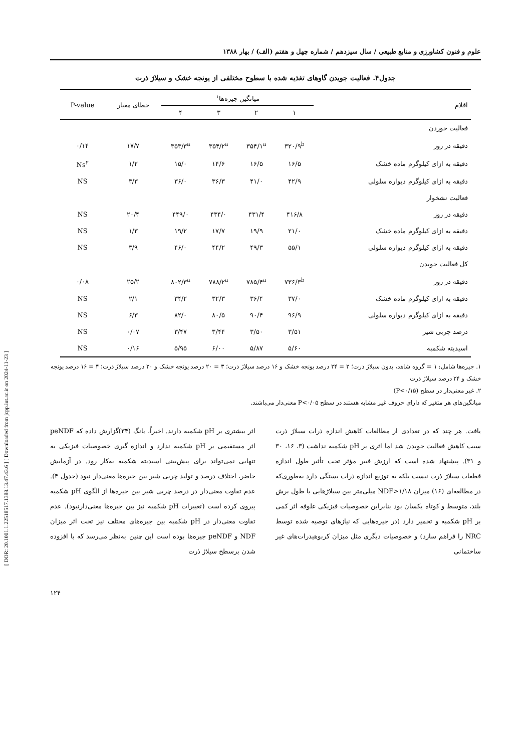[ DOR: 20.1001.1.22518517.1388.13.47.43.6 ] [ Downloaded from jcpp.iut.ac.ir on 2024-11-23 ]
علوم و فنون کشاورزی و منابع طبیعی / سال سیزدهم / شماره چهل و هفتم (الف) / بهار ۱۳۸۸
جدول۴. فعالیت جویدن گاوهای تغذیه شده با سطوح مختلفی از یونجه خشک و سیلاژ ذرت
| اقلام | میانگین جیره‌ها<sup>۱</sup> | | | | خطای معیار | P-value |
| --- | --- | --- | --- | --- | --- | --- |
| | ۱ | ۲ | ۳ | ۴ | | |
| فعالیت خوردن | | | | | | |
| دقیقه در روز | ۳۲۰/۹<sup>b</sup> | ۳۵۴/۱<sup>a</sup> | ۳۵۴/۲<sup>a</sup> | ۳۵۳/۳<sup>a</sup> | ۱۷/۷ | ۰/۱۴ |
| دقیقه به ازای کیلوگرم ماده خشک | ۱۶/۵ | ۱۶/۵ | ۱۴/۶ | ۱۵/۰ | ۱/۲ | Ns<sup>۲</sup> |
| دقیقه به ازای کیلوگرم دیواره سلولی | ۴۲/۹ | ۴۱/۰ | ۳۶/۳ | ۳۶/۰ | ۳/۳ | NS |
| فعالیت نشخوار | | | | | | |
| دقیقه در روز | ۴۱۶/۸ | ۴۳۱/۴ | ۴۳۴/۰ | ۴۴۹/۰ | ۲۰/۴ | NS |
| دقیقه به ازای کیلوگرم ماده خشک | ۲۱/۰ | ۱۹/۹ | ۱۷/۷ | ۱۹/۲ | ۱/۳ | NS |
| دقیقه به ازای کیلوگرم دیواره سلولی | ۵۵/۱ | ۴۹/۳ | ۴۴/۲ | ۴۶/۰ | ۳/۹ | NS |
| کل فعالیت جویدن | | | | | | |
| دقیقه در روز | ۷۳۶/۳<sup>b</sup> | ۷۸۵/۴<sup>a</sup> | ۷۸۸/۲<sup>a</sup> | ۸۰۲/۳<sup>a</sup> | ۲۵/۲ | ۰/۰۸ |
| دقیقه به ازای کیلوگرم ماده خشک | ۳۷/۰ | ۳۶/۴ | ۳۲/۳ | ۳۴/۲ | ۲/۱ | NS |
| دقیقه به ازای کیلوگرم دیواره سلولی | ۹۶/۹ | ۹۰/۴ | ۸۰/۵ | ۸۲/۰ | ۶/۳ | NS |
| درصد چربی شیر | ۳/۵۱ | ۳/۵۰ | ۳/۴۴ | ۳/۴۷ | ۰/۰۷ | NS |
| اسیدیته شکمبه | ۵/۶۰ | ۵/۸۷ | ۶/۰۰ | ۵/۹۵ | ۰/۱۶ | NS |
۱. جیره‌ها شامل: ۱ = گروه شاهد، بدون سیلاژ ذرت؛ ۲ = ۲۴ درصد یونجه خشک و ۱۶ درصد سیلاژ ذرت؛ ۳ = ۲۰ درصد یونجه خشک و ۲۰ درصد سیلاژ ذرت؛ ۴ = ۱۶ درصد یونجه خشک و ۲۴ درصد سیلاژ ذرت
۲. غیر معنی‌دار در سطح (P<۰/۱۵)
میانگین‌های هر متغیر که دارای حروف غیر مشابه هستند در سطح P<۰/۰۵ معنی‌دار می‌باشند.
یافت. هر چند که در تعدادی از مطالعات کاهش اندازه ذرات سیلاژ ذرت سبب کاهش فعالیت جویدن شد اما اثری بر pH شکمبه نداشت (۳، ۱۶، ۳۰ و ۳۱). پیشنهاد شده است که ارزش فیبر مؤثر تحت تأثیر طول اندازه قطعات سیلاژ ذرت نیست بلکه به توزیع اندازه ذرات بستگی دارد به‌طوری‌که در مطالعه‌ای (۱۶) میزان NDF>۱/۱۸ میلی‌متر بین سیلاژهایی با طول برش بلند، متوسط و کوتاه یکسان بود بنابراین خصوصیات فیزیکی علوفه اثر کمی بر pH شکمبه و تخمیر دارد (در جیره‌هایی که نیازهای توصیه شده توسط NRC را فراهم سازد) و خصوصیات دیگری مثل میزان کربوهیدرات‌های غیر ساختمانی
اثر بیشتری بر pH شکمبه دارند. اخیراً، یانگ (۳۴)گزارش داده که peNDF اثر مستقیمی بر pH شکمبه ندارد و اندازه گیری خصوصیات فیزیکی به تنهایی نمی‌تواند برای پیش‌بینی اسیدیته شکمبه به‌کار رود. در آزمایش حاضر، اختلاف درصد و تولید چربی شیر بین جیره‌ها معنی‌دار نبود (جدول ۴). عدم تفاوت معنی‌دار در درصد چربی شیر بین جیره‌ها از الگوی pH شکمبه پیروی کرده است (تغییرات pH شکمبه نیز بین جیره‌ها معنی‌دارنبود). عدم تفاوت معنی‌دار در pH شکمبه بین جیره‌های مختلف نیز تحت اثر میزان NDF و peNDF جیره‌ها بوده است این چنین به‌نظر می‌رسد که با افزوده شدن برسطح سیلاژ ذرت
۱۲۴